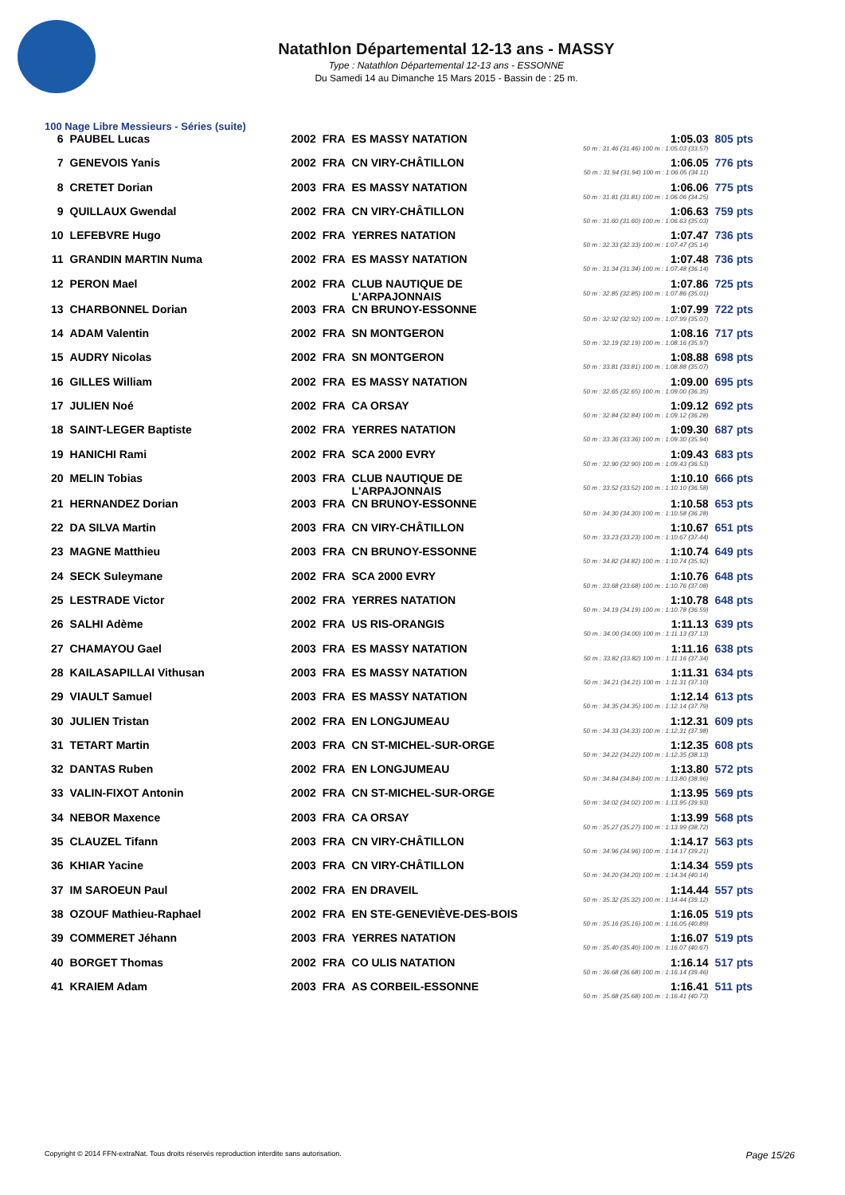Natathlon Départemental 12-13 ans - MASSY
Type : Natathlon Départemental 12-13 ans - ESSONNE
Du Samedi 14 au Dimanche 15 Mars 2015 - Bassin de : 25 m.
100 Nage Libre Messieurs - Séries (suite)
| 6 | PAUBEL Lucas | 2002 | FRA | ES MASSY NATATION | 1:05.03 50 m : 31.46 (31.46) 100 m : 1:05.03 (33.57) | 805 pts |
| 7 | GENEVOIS Yanis | 2002 | FRA | CN VIRY-CHÂTILLON | 1:06.05 50 m : 31.94 (31.94) 100 m : 1:06.05 (34.11) | 776 pts |
| 8 | CRETET Dorian | 2003 | FRA | ES MASSY NATATION | 1:06.06 50 m : 31.81 (31.81) 100 m : 1:06.06 (34.25) | 775 pts |
| 9 | QUILLAUX Gwendal | 2002 | FRA | CN VIRY-CHÂTILLON | 1:06.63 50 m : 31.60 (31.60) 100 m : 1:06.63 (35.03) | 759 pts |
| 10 | LEFEBVRE Hugo | 2002 | FRA | YERRES NATATION | 1:07.47 50 m : 32.33 (32.33) 100 m : 1:07.47 (35.14) | 736 pts |
| 11 | GRANDIN MARTIN Numa | 2002 | FRA | ES MASSY NATATION | 1:07.48 50 m : 31.34 (31.34) 100 m : 1:07.48 (36.14) | 736 pts |
| 12 | PERON Mael | 2002 | FRA | CLUB NAUTIQUE DE L'ARPAJONNAIS | 1:07.86 50 m : 32.85 (32.85) 100 m : 1:07.86 (35.01) | 725 pts |
| 13 | CHARBONNEL Dorian | 2003 | FRA | CN BRUNOY-ESSONNE | 1:07.99 50 m : 32.92 (32.92) 100 m : 1:07.99 (35.07) | 722 pts |
| 14 | ADAM Valentin | 2002 | FRA | SN MONTGERON | 1:08.16 50 m : 32.19 (32.19) 100 m : 1:08.16 (35.97) | 717 pts |
| 15 | AUDRY Nicolas | 2002 | FRA | SN MONTGERON | 1:08.88 50 m : 33.81 (33.81) 100 m : 1:08.88 (35.07) | 698 pts |
| 16 | GILLES William | 2002 | FRA | ES MASSY NATATION | 1:09.00 50 m : 32.65 (32.65) 100 m : 1:09.00 (36.35) | 695 pts |
| 17 | JULIEN Noé | 2002 | FRA | CA ORSAY | 1:09.12 50 m : 32.84 (32.84) 100 m : 1:09.12 (36.28) | 692 pts |
| 18 | SAINT-LEGER Baptiste | 2002 | FRA | YERRES NATATION | 1:09.30 50 m : 33.36 (33.36) 100 m : 1:09.30 (35.94) | 687 pts |
| 19 | HANICHI Rami | 2002 | FRA | SCA 2000 EVRY | 1:09.43 50 m : 32.90 (32.90) 100 m : 1:09.43 (36.53) | 683 pts |
| 20 | MELIN Tobias | 2003 | FRA | CLUB NAUTIQUE DE L'ARPAJONNAIS | 1:10.10 50 m : 33.52 (33.52) 100 m : 1:10.10 (36.58) | 666 pts |
| 21 | HERNANDEZ Dorian | 2003 | FRA | CN BRUNOY-ESSONNE | 1:10.58 50 m : 34.30 (34.30) 100 m : 1:10.58 (36.28) | 653 pts |
| 22 | DA SILVA Martin | 2003 | FRA | CN VIRY-CHÂTILLON | 1:10.67 50 m : 33.23 (33.23) 100 m : 1:10.67 (37.44) | 651 pts |
| 23 | MAGNE Matthieu | 2003 | FRA | CN BRUNOY-ESSONNE | 1:10.74 50 m : 34.82 (34.82) 100 m : 1:10.74 (35.92) | 649 pts |
| 24 | SECK Suleymane | 2002 | FRA | SCA 2000 EVRY | 1:10.76 50 m : 33.68 (33.68) 100 m : 1:10.76 (37.08) | 648 pts |
| 25 | LESTRADE Victor | 2002 | FRA | YERRES NATATION | 1:10.78 50 m : 34.19 (34.19) 100 m : 1:10.78 (36.59) | 648 pts |
| 26 | SALHI Adème | 2002 | FRA | US RIS-ORANGIS | 1:11.13 50 m : 34.00 (34.00) 100 m : 1:11.13 (37.13) | 639 pts |
| 27 | CHAMAYOU Gael | 2003 | FRA | ES MASSY NATATION | 1:11.16 50 m : 33.82 (33.82) 100 m : 1:11.16 (37.34) | 638 pts |
| 28 | KAILASAPILLAI Vithusan | 2003 | FRA | ES MASSY NATATION | 1:11.31 50 m : 34.21 (34.21) 100 m : 1:11.31 (37.10) | 634 pts |
| 29 | VIAULT Samuel | 2003 | FRA | ES MASSY NATATION | 1:12.14 50 m : 34.35 (34.35) 100 m : 1:12.14 (37.79) | 613 pts |
| 30 | JULIEN Tristan | 2002 | FRA | EN LONGJUMEAU | 1:12.31 50 m : 34.33 (34.33) 100 m : 1:12.31 (37.98) | 609 pts |
| 31 | TETART Martin | 2003 | FRA | CN ST-MICHEL-SUR-ORGE | 1:12.35 50 m : 34.22 (34.22) 100 m : 1:12.35 (38.13) | 608 pts |
| 32 | DANTAS Ruben | 2002 | FRA | EN LONGJUMEAU | 1:13.80 50 m : 34.84 (34.84) 100 m : 1:13.80 (38.96) | 572 pts |
| 33 | VALIN-FIXOT Antonin | 2002 | FRA | CN ST-MICHEL-SUR-ORGE | 1:13.95 50 m : 34.02 (34.02) 100 m : 1:13.95 (39.93) | 569 pts |
| 34 | NEBOR Maxence | 2003 | FRA | CA ORSAY | 1:13.99 50 m : 35.27 (35.27) 100 m : 1:13.99 (38.72) | 568 pts |
| 35 | CLAUZEL Tifann | 2003 | FRA | CN VIRY-CHÂTILLON | 1:14.17 50 m : 34.96 (34.96) 100 m : 1:14.17 (39.21) | 563 pts |
| 36 | KHIAR Yacine | 2003 | FRA | CN VIRY-CHÂTILLON | 1:14.34 50 m : 34.20 (34.20) 100 m : 1:14.34 (40.14) | 559 pts |
| 37 | IM SAROEUN Paul | 2002 | FRA | EN DRAVEIL | 1:14.44 50 m : 35.32 (35.32) 100 m : 1:14.44 (39.12) | 557 pts |
| 38 | OZOUF Mathieu-Raphael | 2002 | FRA | EN STE-GENEVIÈVE-DES-BOIS | 1:16.05 50 m : 35.16 (35.16) 100 m : 1:16.05 (40.89) | 519 pts |
| 39 | COMMERET Jéhann | 2003 | FRA | YERRES NATATION | 1:16.07 50 m : 35.40 (35.40) 100 m : 1:16.07 (40.67) | 519 pts |
| 40 | BORGET Thomas | 2002 | FRA | CO ULIS NATATION | 1:16.14 50 m : 36.68 (36.68) 100 m : 1:16.14 (39.46) | 517 pts |
| 41 | KRAIEM Adam | 2003 | FRA | AS CORBEIL-ESSONNE | 1:16.41 50 m : 35.68 (35.68) 100 m : 1:16.41 (40.73) | 511 pts |
Copyright © 2014 FFN-extraNat. Tous droits réservés reproduction interdite sans autorisation. Page 15/26